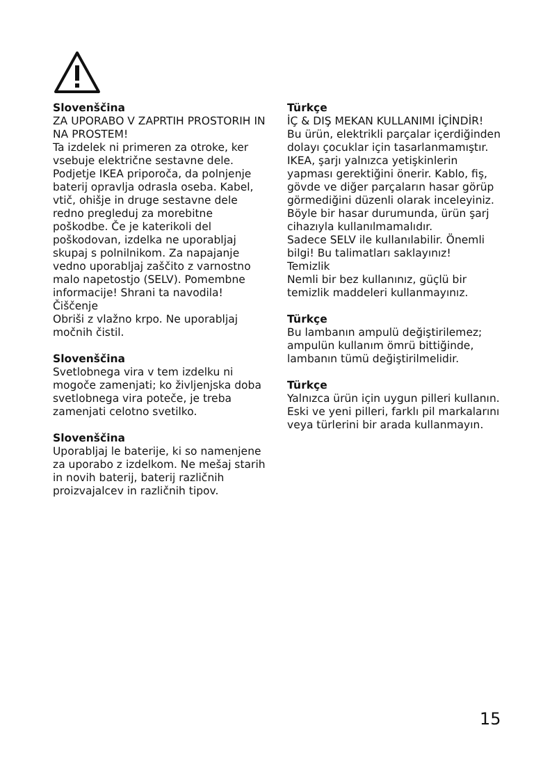Slovenščina
ZA UPORABO V ZAPRTIH PROSTORIH IN NA PROSTEM!
Ta izdelek ni primeren za otroke, ker vsebuje električne sestavne dele. Podjetje IKEA priporoča, da polnjenje baterij opravlja odrasla oseba. Kabel, vtič, ohišje in druge sestavne dele redno pregleduj za morebitne poškodbe. Če je katerikoli del poškodovan, izdelka ne uporabljaj skupaj s polnilnikom. Za napajanje vedno uporabljaj zaščito z varnostno malo napetostjo (SELV). Pomembne informacije! Shrani ta navodila!
Čiščenje
Obriši z vlažno krpo. Ne uporabljaj močnih čistil.
Slovenščina
Svetlobnega vira v tem izdelku ni mogoče zamenjati; ko življenjska doba svetlobnega vira poteče, je treba zamenjati celotno svetilko.
Slovenščina
Uporabljaj le baterije, ki so namenjene za uporabo z izdelkom. Ne mešaj starih in novih baterij, baterij različnih proizvajalcev in različnih tipov.
Türkçe
İÇ & DIŞ MEKAN KULLANIMI İÇİNDİR!
Bu ürün, elektrikli parçalar içerdiğinden dolayı çocuklar için tasarlanmamıştır. IKEA, şarjı yalnızca yetişkinlerin yapması gerektiğini önerir. Kablo, fiş, gövde ve diğer parçaların hasar görüp görmediğini düzenli olarak inceleyiniz. Böyle bir hasar durumunda, ürün şarj cihazıyla kullanılmamalıdır.
Sadece SELV ile kullanılabilir. Önemli bilgi! Bu talimatları saklayınız!
Temizlik
Nemli bir bez kullanınız, güçlü bir temizlik maddeleri kullanmayınız.
Türkçe
Bu lambanın ampulü değiştirilemez; ampulün kullanım ömrü bittiğinde, lambanın tümü değiştirilmelidir.
Türkçe
Yalnızca ürün için uygun pilleri kullanın. Eski ve yeni pilleri, farklı pil markalarını veya türlerini bir arada kullanmayın.
15